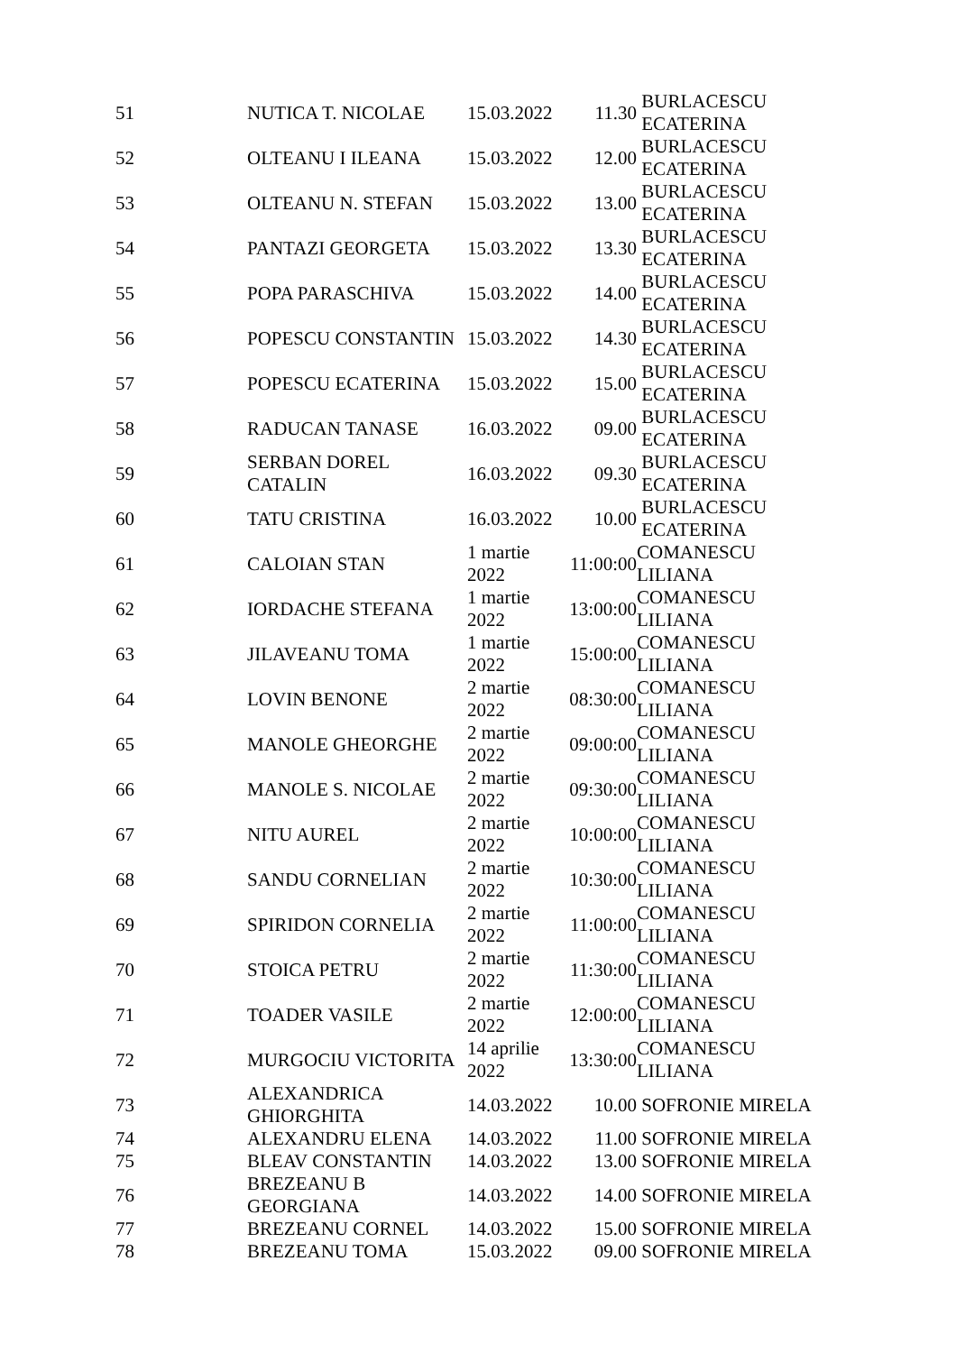| 51 | NUTICA T. NICOLAE | 15.03.2022 | 11.30 | BURLACESCU ECATERINA |
| 52 | OLTEANU I ILEANA | 15.03.2022 | 12.00 | BURLACESCU ECATERINA |
| 53 | OLTEANU N. STEFAN | 15.03.2022 | 13.00 | BURLACESCU ECATERINA |
| 54 | PANTAZI GEORGETA | 15.03.2022 | 13.30 | BURLACESCU ECATERINA |
| 55 | POPA PARASCHIVA | 15.03.2022 | 14.00 | BURLACESCU ECATERINA |
| 56 | POPESCU CONSTANTIN | 15.03.2022 | 14.30 | BURLACESCU ECATERINA |
| 57 | POPESCU ECATERINA | 15.03.2022 | 15.00 | BURLACESCU ECATERINA |
| 58 | RADUCAN TANASE | 16.03.2022 | 09.00 | BURLACESCU ECATERINA |
| 59 | SERBAN DOREL CATALIN | 16.03.2022 | 09.30 | BURLACESCU ECATERINA |
| 60 | TATU CRISTINA | 16.03.2022 | 10.00 | BURLACESCU ECATERINA |
| 61 | CALOIAN STAN | 1 martie 2022 | 11:00:00 | COMANESCU LILIANA |
| 62 | IORDACHE STEFANA | 1 martie 2022 | 13:00:00 | COMANESCU LILIANA |
| 63 | JILAVEANU TOMA | 1 martie 2022 | 15:00:00 | COMANESCU LILIANA |
| 64 | LOVIN BENONE | 2 martie 2022 | 08:30:00 | COMANESCU LILIANA |
| 65 | MANOLE GHEORGHE | 2 martie 2022 | 09:00:00 | COMANESCU LILIANA |
| 66 | MANOLE S. NICOLAE | 2 martie 2022 | 09:30:00 | COMANESCU LILIANA |
| 67 | NITU AUREL | 2 martie 2022 | 10:00:00 | COMANESCU LILIANA |
| 68 | SANDU CORNELIAN | 2 martie 2022 | 10:30:00 | COMANESCU LILIANA |
| 69 | SPIRIDON CORNELIA | 2 martie 2022 | 11:00:00 | COMANESCU LILIANA |
| 70 | STOICA PETRU | 2 martie 2022 | 11:30:00 | COMANESCU LILIANA |
| 71 | TOADER VASILE | 2 martie 2022 | 12:00:00 | COMANESCU LILIANA |
| 72 | MURGOCIU VICTORITA | 14 aprilie 2022 | 13:30:00 | COMANESCU LILIANA |
| 73 | ALEXANDRICA GHIORGHITA | 14.03.2022 | 10.00 | SOFRONIE MIRELA |
| 74 | ALEXANDRU ELENA | 14.03.2022 | 11.00 | SOFRONIE MIRELA |
| 75 | BLEAV CONSTANTIN | 14.03.2022 | 13.00 | SOFRONIE MIRELA |
| 76 | BREZEANU B GEORGIANA | 14.03.2022 | 14.00 | SOFRONIE MIRELA |
| 77 | BREZEANU CORNEL | 14.03.2022 | 15.00 | SOFRONIE MIRELA |
| 78 | BREZEANU TOMA | 15.03.2022 | 09.00 | SOFRONIE MIRELA |